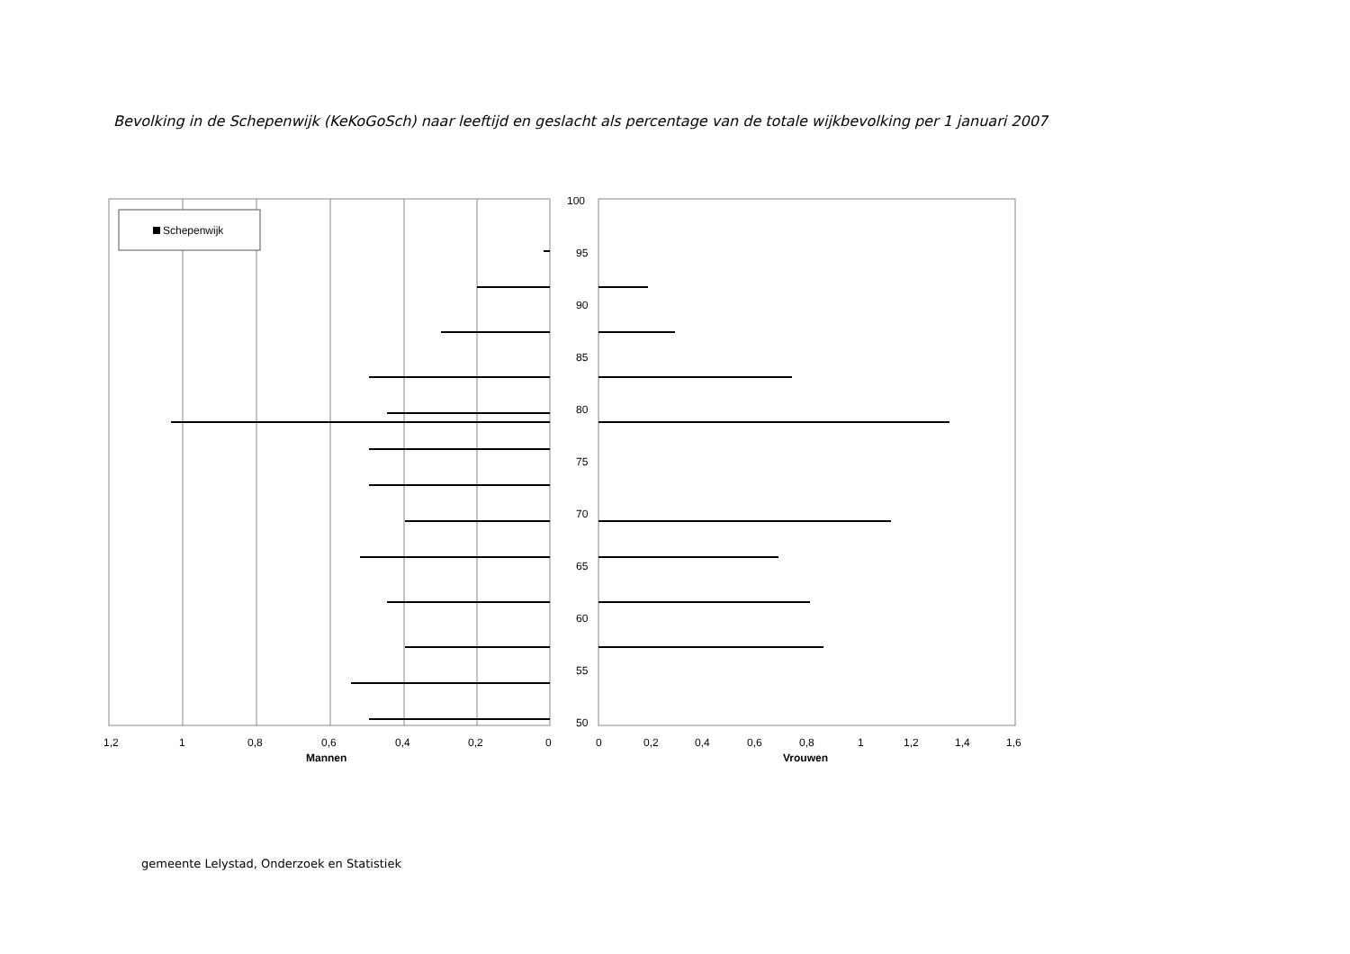Bevolking in de Schepenwijk (KeKoGoSch) naar leeftijd en geslacht als percentage van de totale wijkbevolking per 1 januari 2007
Schepenwijk
1,2
1
0,8
0,6
0,4
0,2
0
Mannen
100
95
90
85
80
75
70
65
60
55
50
0
0,2
0,4
0,6
0,8
1
1,2
1,4
1,6
Vrouwen
gemeente Lelystad, Onderzoek en Statistiek